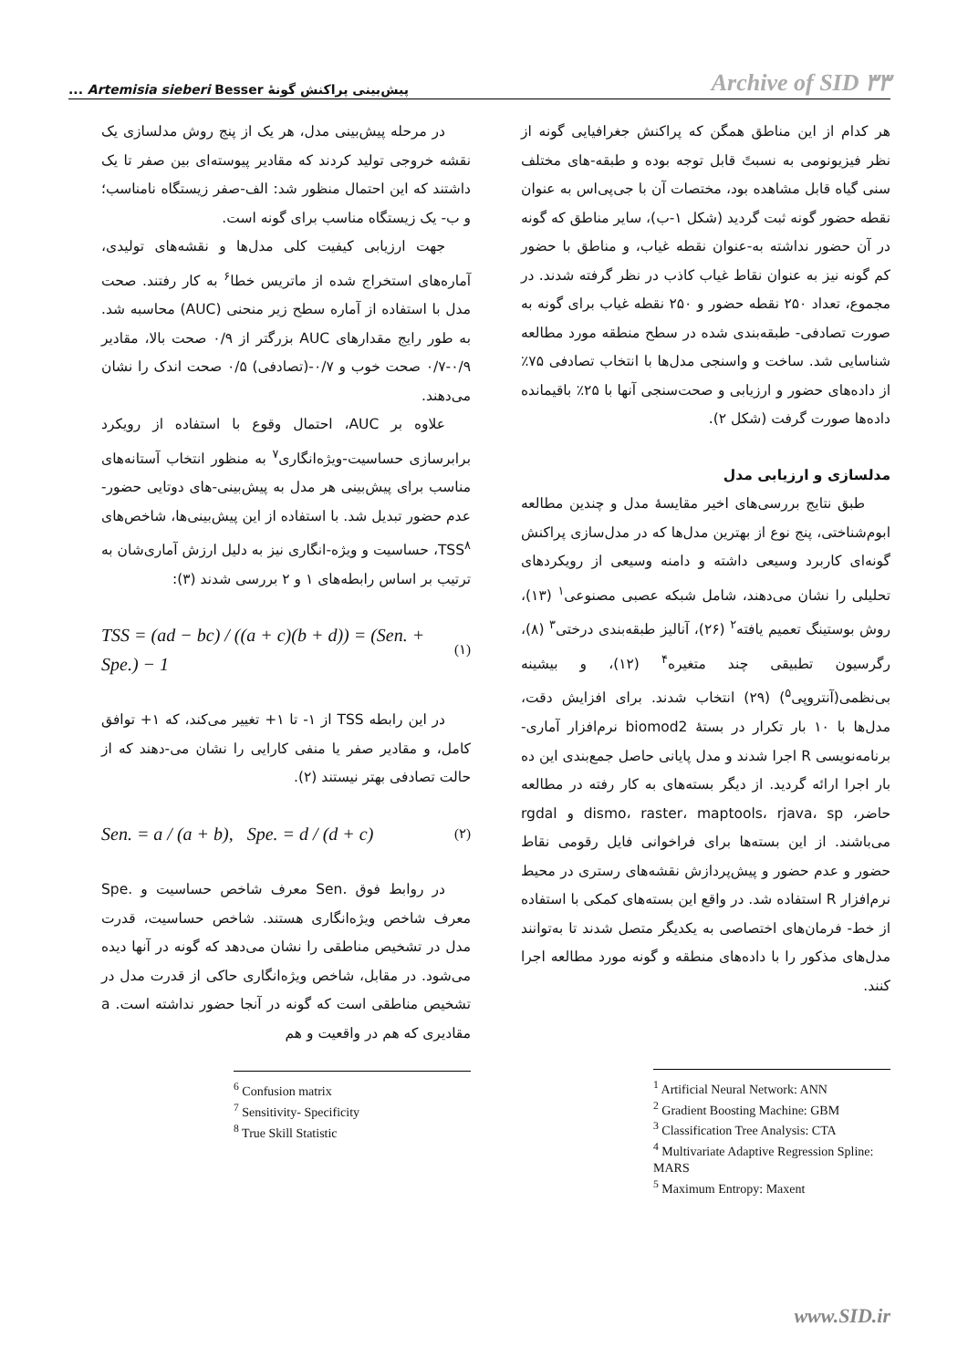پیش‌بینی پراکنش گونهٔ Artemisia sieberi Besser ...
Archive of SID ۳۳
هر کدام از این مناطق همگن که پراکنش جغرافیایی گونه از نظر فیزیونومی به نسبتً قابل توجه بوده و طبقه-های مختلف سنی گیاه قابل مشاهده بود، مختصات آن با جی‌پی‌اس به عنوان نقطه حضور گونه ثبت گردید (شکل ۱-ب)، سایر مناطق که گونه در آن حضور نداشته به-عنوان نقطه غیاب، و مناطق با حضور کم گونه نیز به عنوان نقاط غیاب کاذب در نظر گرفته شدند. در مجموع، تعداد ۲۵۰ نقطه حضور و ۲۵۰ نقطه غیاب برای گونه به صورت تصادفی- طبقه‌بندی شده در سطح منطقه مورد مطالعه شناسایی شد. ساخت و واسنجی مدل‌ها با انتخاب تصادفی ۷۵٪ از داده‌های حضور و ارزیابی و صحت‌سنجی آنها با ۲۵٪ باقیمانده داده‌ها صورت گرفت (شکل ۲).
مدلسازی و ارزیابی مدل
طبق نتایج بررسی‌های اخیر مقایسهٔ مدل و چندین مطالعه ابوم‌شناختی، پنج نوع از بهترین مدل‌ها که در مدل‌سازی پراکنش گونه‌ای کاربرد وسیعی داشته و دامنه وسیعی از رویکردهای تحلیلی را نشان می‌دهند، شامل شبکه عصبی مصنوعی<sup>۱</sup> (۱۳)، روش بوستینگ تعمیم یافته<sup>۲</sup> (۲۶)، آنالیز طبقه‌بندی درختی<sup>۳</sup> (۸)، رگرسیون تطبیقی چند متغیره<sup>۴</sup> (۱۲)، و بیشینه بی‌نظمی(آنتروپی<sup>۵</sup>) (۲۹) انتخاب شدند. برای افزایش دقت، مدل‌ها با ۱۰ بار تکرار در بستهٔ biomod2 نرم‌افزار آماری- برنامه‌نویسی R اجرا شدند و مدل پایانی حاصل جمع‌بندی این ده بار اجرا ارائه گردید. از دیگر بسته‌های به کار رفته در مطالعه حاضر، dismo، raster، maptools، rjava، sp و rgdal می‌باشند. از این بسته‌ها برای فراخوانی فایل رقومی نقاط حضور و عدم حضور و پیش‌پردازش نقشه‌های رستری در محیط نرم‌افزار R استفاده شد. در واقع این بسته‌های کمکی با استفاده از خط- فرمان‌های اختصاصی به یکدیگر متصل شدند تا به‌توانند مدل‌های مذکور را با داده‌های منطقه و گونه مورد مطالعه اجرا کنند.
<sup>1</sup> Artificial Neural Network: ANN
<sup>2</sup> Gradient Boosting Machine: GBM
<sup>3</sup> Classification Tree Analysis: CTA
<sup>4</sup> Multivariate Adaptive Regression Spline: MARS
<sup>5</sup> Maximum Entropy: Maxent
در مرحله پیش‌بینی مدل، هر یک از پنج روش مدلسازی یک نقشه خروجی تولید کردند که مقادیر پیوسته‌ای بین صفر تا یک داشتند که این احتمال منظور شد: الف-صفر زیستگاه نامناسب؛ و ب- یک زیستگاه مناسب برای گونه است.
جهت ارزیابی کیفیت کلی مدل‌ها و نقشه‌های تولیدی، آماره‌های استخراج شده از ماتریس خطا<sup>۶</sup> به کار رفتند. صحت مدل با استفاده از آماره سطح زیر منحنی (AUC) محاسبه شد. به طور رایج مقدارهای AUC بزرگتر از ۰/۹ صحت بالا، مقادیر ۰/۹-۰/۷ صحت خوب و ۰/۷-(تصادفی) ۰/۵ صحت اندک را نشان می‌دهند.
علاوه بر AUC، احتمال وقوع با استفاده از رویکرد برابرسازی حساسیت-ویژه‌انگاری<sup>۷</sup> به منظور انتخاب آستانه‌های مناسب برای پیش‌بینی هر مدل به پیش‌بینی-های دوتایی حضور- عدم حضور تبدیل شد. با استفاده از این پیش‌بینی‌ها، شاخص‌های TSS<sup>۸</sup>، حساسیت و ویژه-انگاری نیز به دلیل ارزش آماری‌شان به ترتیب بر اساس رابطه‌های ۱ و ۲ بررسی شدند (۳):
TSS = (ad − bc) / ((a + c)(b + d)) = (Sen. + Spe.) − 1 (۱)
در این رابطه TSS از ۱- تا ۱+ تغییر می‌کند، که ۱+ توافق کامل، و مقادیر صفر یا منفی کارایی را نشان می-دهند که از حالت تصادفی بهتر نیستند (۲).
Sen. = a / (a + b), Spe. = d / (d + c) (۲)
در روابط فوق .Sen معرف شاخص حساسیت و .Spe معرف شاخص ویژه‌انگاری هستند. شاخص حساسیت، قدرت مدل در تشخیص مناطقی را نشان می‌دهد که گونه در آنها دیده می‌شود. در مقابل، شاخص ویژه‌انگاری حاکی از قدرت مدل در تشخیص مناطقی است که گونه در آنجا حضور نداشته است. a مقادیری که هم در واقعیت و هم
<sup>6</sup> Confusion matrix
<sup>7</sup> Sensitivity- Specificity
<sup>8</sup> True Skill Statistic
www.SID.ir